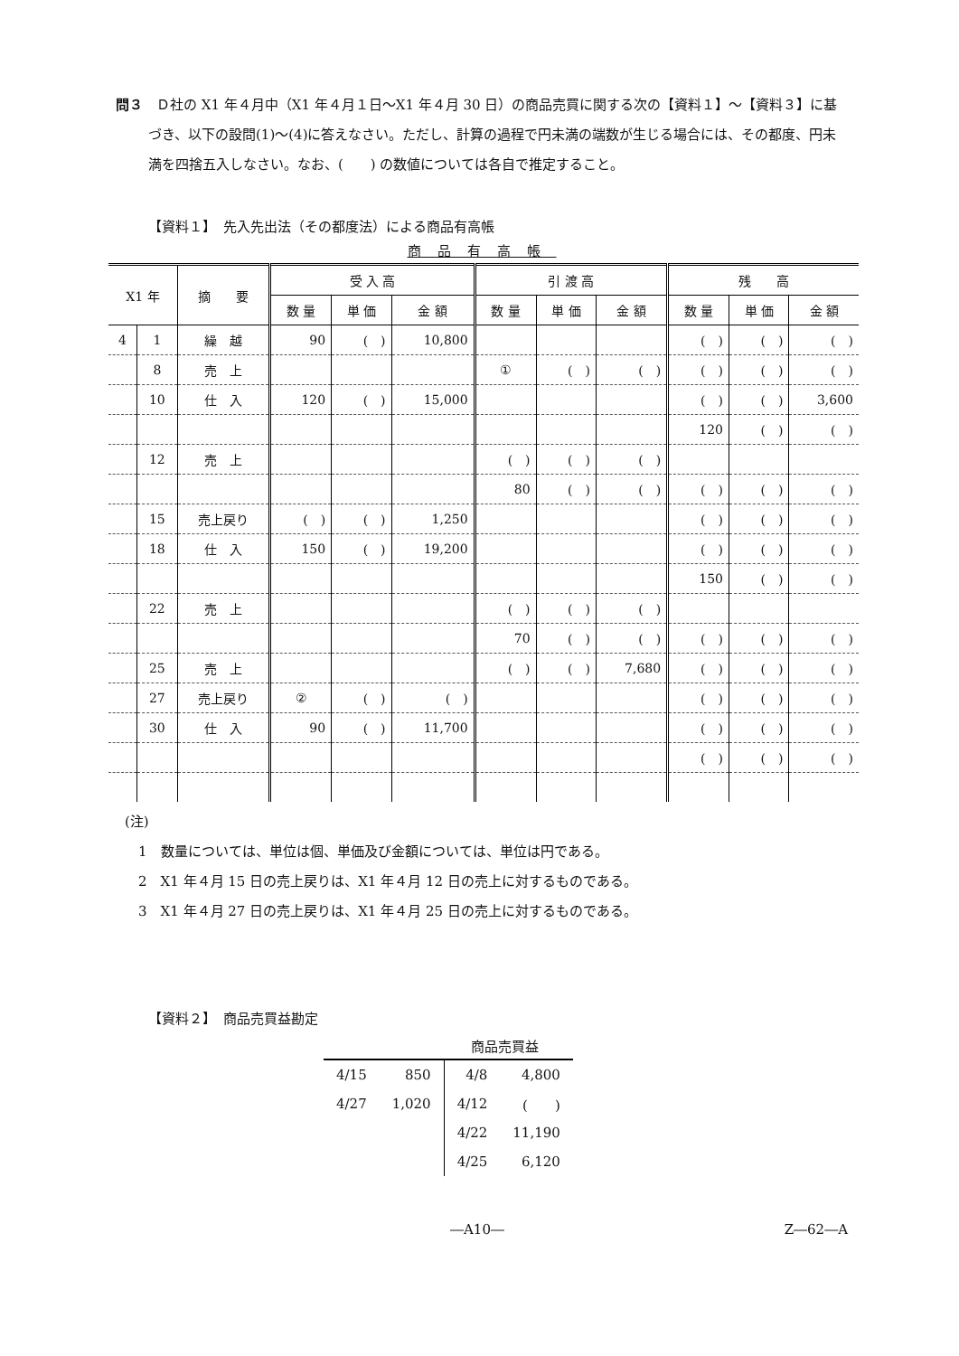問３　Ｄ社の X1 年４月中（X1 年４月１日～X1 年４月 30 日）の商品売買に関する次の【資料１】～【資料３】に基づき、以下の設問(1)～(4)に答えなさい。ただし、計算の過程で円未満の端数が生じる場合には、その都度、円未満を四捨五入しなさい。なお、(　　) の数値については各自で推定すること。
【資料１】　先入先出法（その都度法）による商品有高帳
商品有高帳
| X1 年 | | 摘 要 | 受 入 高 | | | 引 渡 高 | | | 残 高 | | |
| --- | --- | --- | --- | --- | --- | --- | --- | --- | --- | --- | --- |
| | | | 数 量 | 単 価 | 金 額 | 数 量 | 単 価 | 金 額 | 数 量 | 単 価 | 金 額 |
| 4 | 1 | 繰 越 | 90 | ( ) | 10,800 | | | | ( ) | ( ) | ( ) |
| | 8 | 売 上 | | | | ① | ( ) | ( ) | ( ) | ( ) | ( ) |
| | 10 | 仕 入 | 120 | ( ) | 15,000 | | | | ( ) | ( ) | 3,600 |
| | | | | | | | | | 120 | ( ) | ( ) |
| | 12 | 売 上 | | | | ( ) | ( ) | ( ) | | | |
| | | | | | | 80 | ( ) | ( ) | ( ) | ( ) | ( ) |
| | 15 | 売上戻り | ( ) | ( ) | 1,250 | | | | ( ) | ( ) | ( ) |
| | 18 | 仕 入 | 150 | ( ) | 19,200 | | | | ( ) | ( ) | ( ) |
| | | | | | | | | | 150 | ( ) | ( ) |
| | 22 | 売 上 | | | | ( ) | ( ) | ( ) | | | |
| | | | | | | 70 | ( ) | ( ) | ( ) | ( ) | ( ) |
| | 25 | 売 上 | | | | ( ) | ( ) | 7,680 | ( ) | ( ) | ( ) |
| | 27 | 売上戻り | ② | ( ) | ( ) | | | | ( ) | ( ) | ( ) |
| | 30 | 仕 入 | 90 | ( ) | 11,700 | | | | ( ) | ( ) | ( ) |
| | | | | | | | | | ( ) | ( ) | ( ) |
(注)
　1　数量については、単位は個、単価及び金額については、単位は円である。
　2　X1 年４月 15 日の売上戻りは、X1 年４月 12 日の売上に対するものである。
　3　X1 年４月 27 日の売上戻りは、X1 年４月 25 日の売上に対するものである。
【資料２】　商品売買益勘定
商品売買益
| 4/15 | 850 | 4/8 | 4,800 |
| 4/27 | 1,020 | 4/12 | ( ) |
| | | 4/22 | 11,190 |
| | | 4/25 | 6,120 |
―A10― Z―62―A